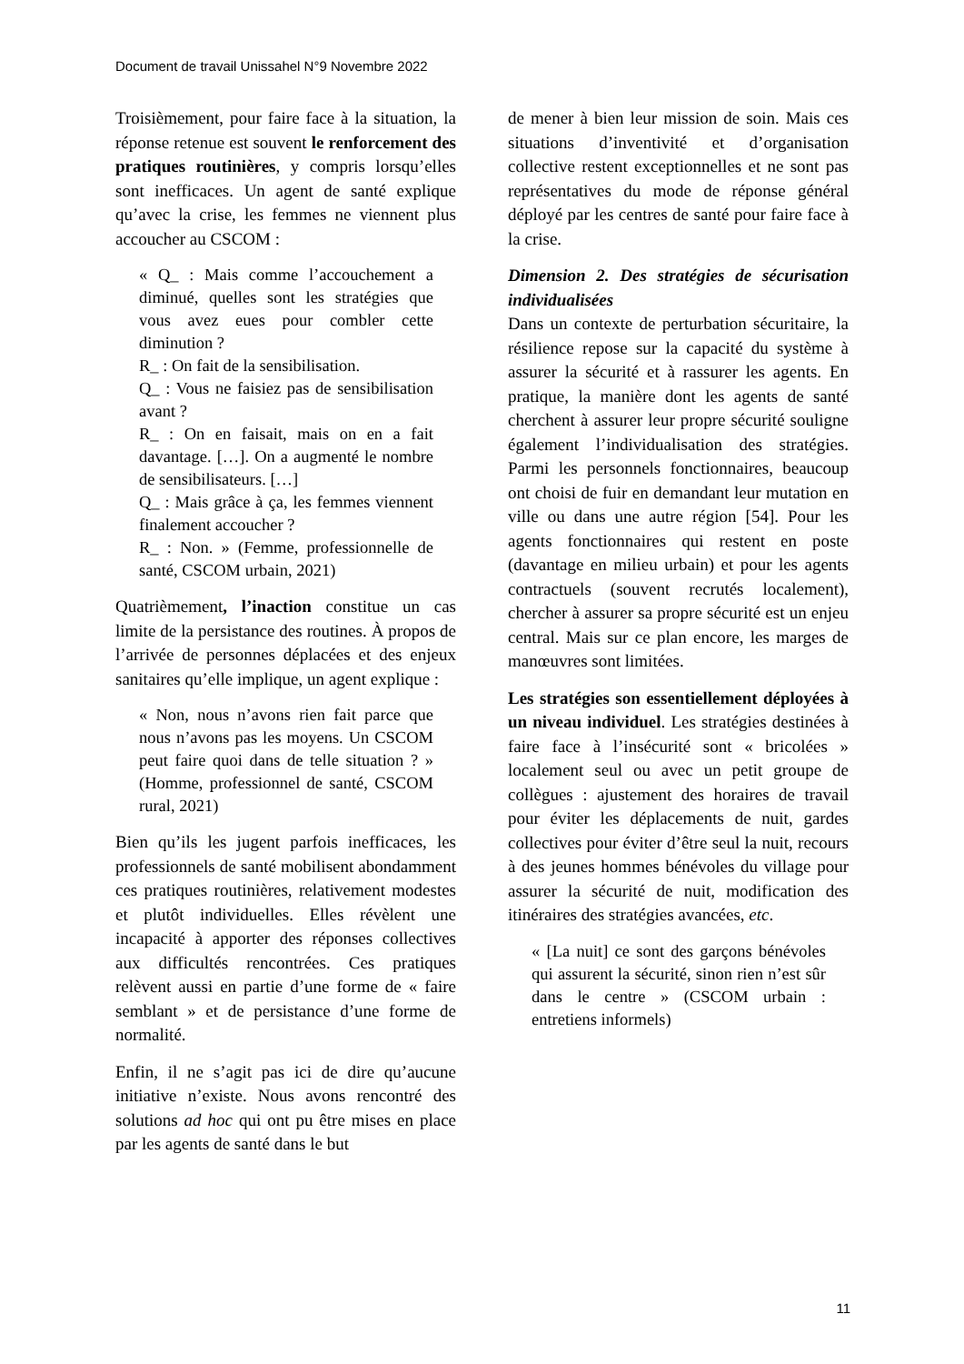Document de travail Unissahel N°9 Novembre 2022
Troisièmement, pour faire face à la situation, la réponse retenue est souvent le renforcement des pratiques routinières, y compris lorsqu’elles sont inefficaces. Un agent de santé explique qu’avec la crise, les femmes ne viennent plus accoucher au CSCOM :
« Q_ : Mais comme l’accouchement a diminué, quelles sont les stratégies que vous avez eues pour combler cette diminution ?
R_ : On fait de la sensibilisation.
Q_ : Vous ne faisiez pas de sensibilisation avant ?
R_ : On en faisait, mais on en a fait davantage. […]. On a augmenté le nombre de sensibilisateurs. […]
Q_ : Mais grâce à ça, les femmes viennent finalement accoucher ?
R_ : Non. » (Femme, professionnelle de santé, CSCOM urbain, 2021)
Quatrièmement, l’inaction constitue un cas limite de la persistance des routines. À propos de l’arrivée de personnes déplacées et des enjeux sanitaires qu’elle implique, un agent explique :
« Non, nous n’avons rien fait parce que nous n’avons pas les moyens. Un CSCOM peut faire quoi dans de telle situation ? » (Homme, professionnel de santé, CSCOM rural, 2021)
Bien qu’ils les jugent parfois inefficaces, les professionnels de santé mobilisent abondamment ces pratiques routinières, relativement modestes et plutôt individuelles. Elles révèlent une incapacité à apporter des réponses collectives aux difficultés rencontrées. Ces pratiques relèvent aussi en partie d’une forme de « faire semblant » et de persistance d’une forme de normalité.
Enfin, il ne s’agit pas ici de dire qu’aucune initiative n’existe. Nous avons rencontré des solutions ad hoc qui ont pu être mises en place par les agents de santé dans le but
de mener à bien leur mission de soin. Mais ces situations d’inventivité et d’organisation collective restent exceptionnelles et ne sont pas représentatives du mode de réponse général déployé par les centres de santé pour faire face à la crise.
Dimension 2. Des stratégies de sécurisation individualisées
Dans un contexte de perturbation sécuritaire, la résilience repose sur la capacité du système à assurer la sécurité et à rassurer les agents. En pratique, la manière dont les agents de santé cherchent à assurer leur propre sécurité souligne également l’individualisation des stratégies. Parmi les personnels fonctionnaires, beaucoup ont choisi de fuir en demandant leur mutation en ville ou dans une autre région [54]. Pour les agents fonctionnaires qui restent en poste (davantage en milieu urbain) et pour les agents contractuels (souvent recrutés localement), chercher à assurer sa propre sécurité est un enjeu central. Mais sur ce plan encore, les marges de manœuvres sont limitées.
Les stratégies son essentiellement déployées à un niveau individuel. Les stratégies destinées à faire face à l’insécurité sont « bricolées » localement seul ou avec un petit groupe de collègues : ajustement des horaires de travail pour éviter les déplacements de nuit, gardes collectives pour éviter d’être seul la nuit, recours à des jeunes hommes bénévoles du village pour assurer la sécurité de nuit, modification des itinéraires des stratégies avancées, etc.
« [La nuit] ce sont des garçons bénévoles qui assurent la sécurité, sinon rien n’est sûr dans le centre » (CSCOM urbain : entretiens informels)
11